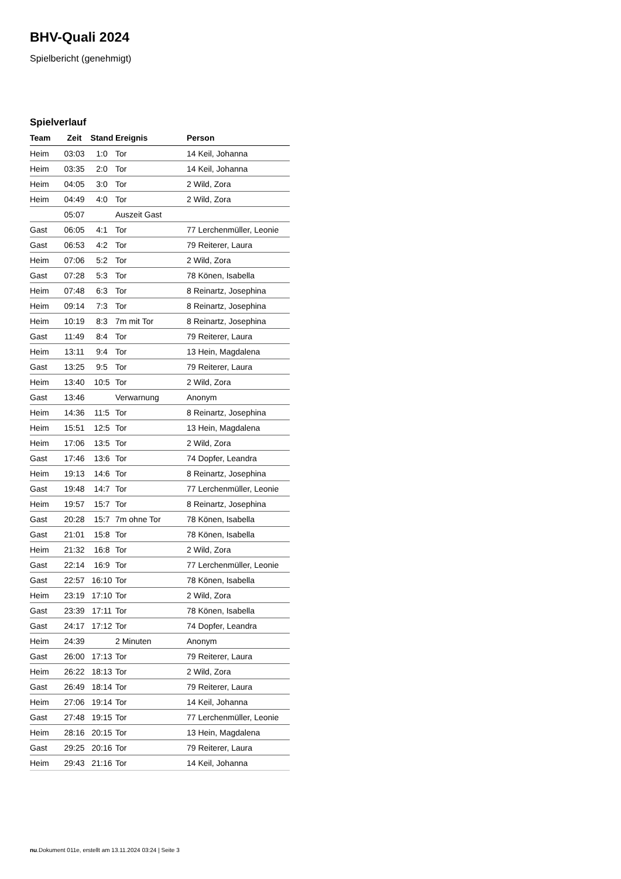BHV-Quali 2024
Spielbericht (genehmigt)
Spielverlauf
| Team | Zeit | Stand | Ereignis | Person |
| --- | --- | --- | --- | --- |
| Heim | 03:03 | 1:0 | Tor | 14 Keil, Johanna |
| Heim | 03:35 | 2:0 | Tor | 14 Keil, Johanna |
| Heim | 04:05 | 3:0 | Tor | 2 Wild, Zora |
| Heim | 04:49 | 4:0 | Tor | 2 Wild, Zora |
| | 05:07 | | Auszeit Gast | |
| Gast | 06:05 | 4:1 | Tor | 77 Lerchenmüller, Leonie |
| Gast | 06:53 | 4:2 | Tor | 79 Reiterer, Laura |
| Heim | 07:06 | 5:2 | Tor | 2 Wild, Zora |
| Gast | 07:28 | 5:3 | Tor | 78 Könen, Isabella |
| Heim | 07:48 | 6:3 | Tor | 8 Reinartz, Josephina |
| Heim | 09:14 | 7:3 | Tor | 8 Reinartz, Josephina |
| Heim | 10:19 | 8:3 | 7m mit Tor | 8 Reinartz, Josephina |
| Gast | 11:49 | 8:4 | Tor | 79 Reiterer, Laura |
| Heim | 13:11 | 9:4 | Tor | 13 Hein, Magdalena |
| Gast | 13:25 | 9:5 | Tor | 79 Reiterer, Laura |
| Heim | 13:40 | 10:5 | Tor | 2 Wild, Zora |
| Gast | 13:46 | | Verwarnung | Anonym |
| Heim | 14:36 | 11:5 | Tor | 8 Reinartz, Josephina |
| Heim | 15:51 | 12:5 | Tor | 13 Hein, Magdalena |
| Heim | 17:06 | 13:5 | Tor | 2 Wild, Zora |
| Gast | 17:46 | 13:6 | Tor | 74 Dopfer, Leandra |
| Heim | 19:13 | 14:6 | Tor | 8 Reinartz, Josephina |
| Gast | 19:48 | 14:7 | Tor | 77 Lerchenmüller, Leonie |
| Heim | 19:57 | 15:7 | Tor | 8 Reinartz, Josephina |
| Gast | 20:28 | 15:7 | 7m ohne Tor | 78 Könen, Isabella |
| Gast | 21:01 | 15:8 | Tor | 78 Könen, Isabella |
| Heim | 21:32 | 16:8 | Tor | 2 Wild, Zora |
| Gast | 22:14 | 16:9 | Tor | 77 Lerchenmüller, Leonie |
| Gast | 22:57 | 16:10 | Tor | 78 Könen, Isabella |
| Heim | 23:19 | 17:10 | Tor | 2 Wild, Zora |
| Gast | 23:39 | 17:11 | Tor | 78 Könen, Isabella |
| Gast | 24:17 | 17:12 | Tor | 74 Dopfer, Leandra |
| Heim | 24:39 | | 2 Minuten | Anonym |
| Gast | 26:00 | 17:13 | Tor | 79 Reiterer, Laura |
| Heim | 26:22 | 18:13 | Tor | 2 Wild, Zora |
| Gast | 26:49 | 18:14 | Tor | 79 Reiterer, Laura |
| Heim | 27:06 | 19:14 | Tor | 14 Keil, Johanna |
| Gast | 27:48 | 19:15 | Tor | 77 Lerchenmüller, Leonie |
| Heim | 28:16 | 20:15 | Tor | 13 Hein, Magdalena |
| Gast | 29:25 | 20:16 | Tor | 79 Reiterer, Laura |
| Heim | 29:43 | 21:16 | Tor | 14 Keil, Johanna |
nu.Dokument 011e, erstellt am 13.11.2024 03:24 | Seite 3